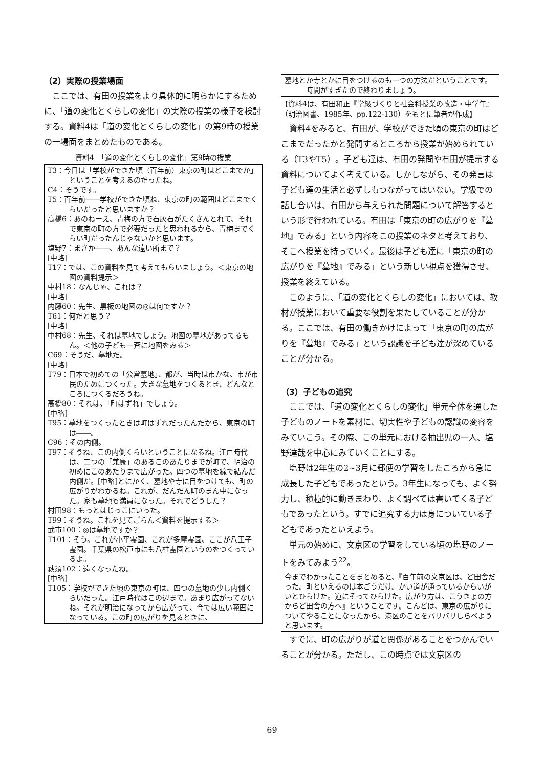（2）実際の授業場面
ここでは、有田の授業をより具体的に明らかにするために、「道の変化とくらしの変化」の実際の授業の様子を検討する。資料4は「道の変化とくらしの変化」の第9時の授業の一場面をまとめたものである。
資料4　「道の変化とくらしの変化」第9時の授業
T3：今日は「学校ができた頃（百年前）東京の町はどこまでか」ということを考えるのだったね。
C4：そうです。
T5：百年前――学校ができた頃ね、東京の町の範囲はどこまでくらいだったと思いますか？
高橋6：あのねーえ、青梅の方で石灰石がたくさんとれて、それで東京の町の方で必要だったと思われるから、青梅までくらい町だったんじゃないかと思います。
塩野7：まさか――、あんな遠い所まで？
[中略]
T17：では、この資料を見て考えてもらいましょう。＜東京の地図の資料提示＞
中村18：なんじゃ、これは？
[中略]
内藤60：先生、黒板の地図の◎は何ですか？
T61：何だと思う？
[中略]
中村68：先生、それは墓地でしょう。地図の墓地があってるもん。＜他の子ども一斉に地図をみる＞
C69：そうだ、墓地だ。
[中略]
T79：日本で初めての「公営墓地」、都が、当時は市かな、市が市民のためにつくった。大きな墓地をつくるとき、どんなところにつくるだろうね。
高橋80：それは、「町はずれ」でしょう。
[中略]
T95：墓地をつくったときは町はずれだったんだから、東京の町は――。
C96：その内側。
T97：そうね、この内側くらいということになるね。江戸時代は、二つの「兼康」のあるこのあたりまでが町で、明治の初めにこのあたりまで広がった。四つの墓地を線で結んだ内側だ。[中略]とにかく、墓地や寺に目をつけても、町の広がりがわかるね。これが、だんだん町のまん中になった。家も墓地も満員になった。それでどうした？
村田98：もっとはじっこにいった。
T99：そうね。これを見てごらん＜資料を提示する＞
武市100：◎は墓地ですか？
T101：そう。これが小平霊園、これが多摩霊園、ここが八王子霊園。千葉県の松戸市にも八柱霊園というのをつくっているよ。
萩須102：遠くなったね。
[中略]
T105：学校ができた頃の東京の町は、四つの墓地の少し内側くらいだった。江戸時代はこの辺まで。あまり広がってないね。それが明治になってから広がって、今では広い範囲になっている。この町の広がりを見るときに、
墓地とか寺とかに目をつけるのも一つの方法だということです。時間がすぎたので終わりましょう。
【資料4は、有田和正『学級づくりと社会科授業の改造・中学年』（明治図書、1985年、pp.122-130）をもとに筆者が作成】
資料4をみると、有田が、学校ができた頃の東京の町はどこまでだったかと発問するところから授業が始められている（T3やT5）。子ども達は、有田の発問や有田が提示する資料についてよく考えている。しかしながら、その発言は子ども達の生活と必ずしもつながってはいない。学級での話し合いは、有田から与えられた問題について解答するという形で行われている。有田は「東京の町の広がりを『墓地』でみる」という内容をこの授業のネタと考えており、そこへ授業を持っていく。最後は子ども達に「東京の町の広がりを『墓地』でみる」という新しい視点を獲得させ、授業を終えている。
このように、「道の変化とくらしの変化」においては、教材が授業において重要な役割を果たしていることが分かる。ここでは、有田の働きかけによって「東京の町の広がりを『墓地』でみる」という認識を子ども達が深めていることが分かる。
（3）子どもの追究
ここでは、「道の変化とくらしの変化」単元全体を通した子どものノートを素材に、切実性や子どもの認識の変容をみていこう。その際、この単元における抽出児の一人、塩野達哉を中心にみていくことにする。
塩野は2年生の2~3月に郵便の学習をしたころから急に成長した子どもであったという。3年生になっても、よく努力し、積極的に動きまわり、よく調べては書いてくる子どもであったという。すでに追究する力は身についている子どもであったといえよう。
単元の始めに、文京区の学習をしている頃の塩野のノートをみてみよう<sup>22</sup>。
今までわかったことをまとめると、『百年前の文京区は、ど田舎だった。町といえるのは本ごうだけ。かい道が通っているからいがいとひらけた。道にそってひらけた。広がり方は、こうきょの方からど田舎の方へ』ということです。こんどは、東京の広がりについてやることになったから、港区のことをバリバリしらべようと思います。
すでに、町の広がりが道と関係があることをつかんでいることが分かる。ただし、この時点では文京区の
69